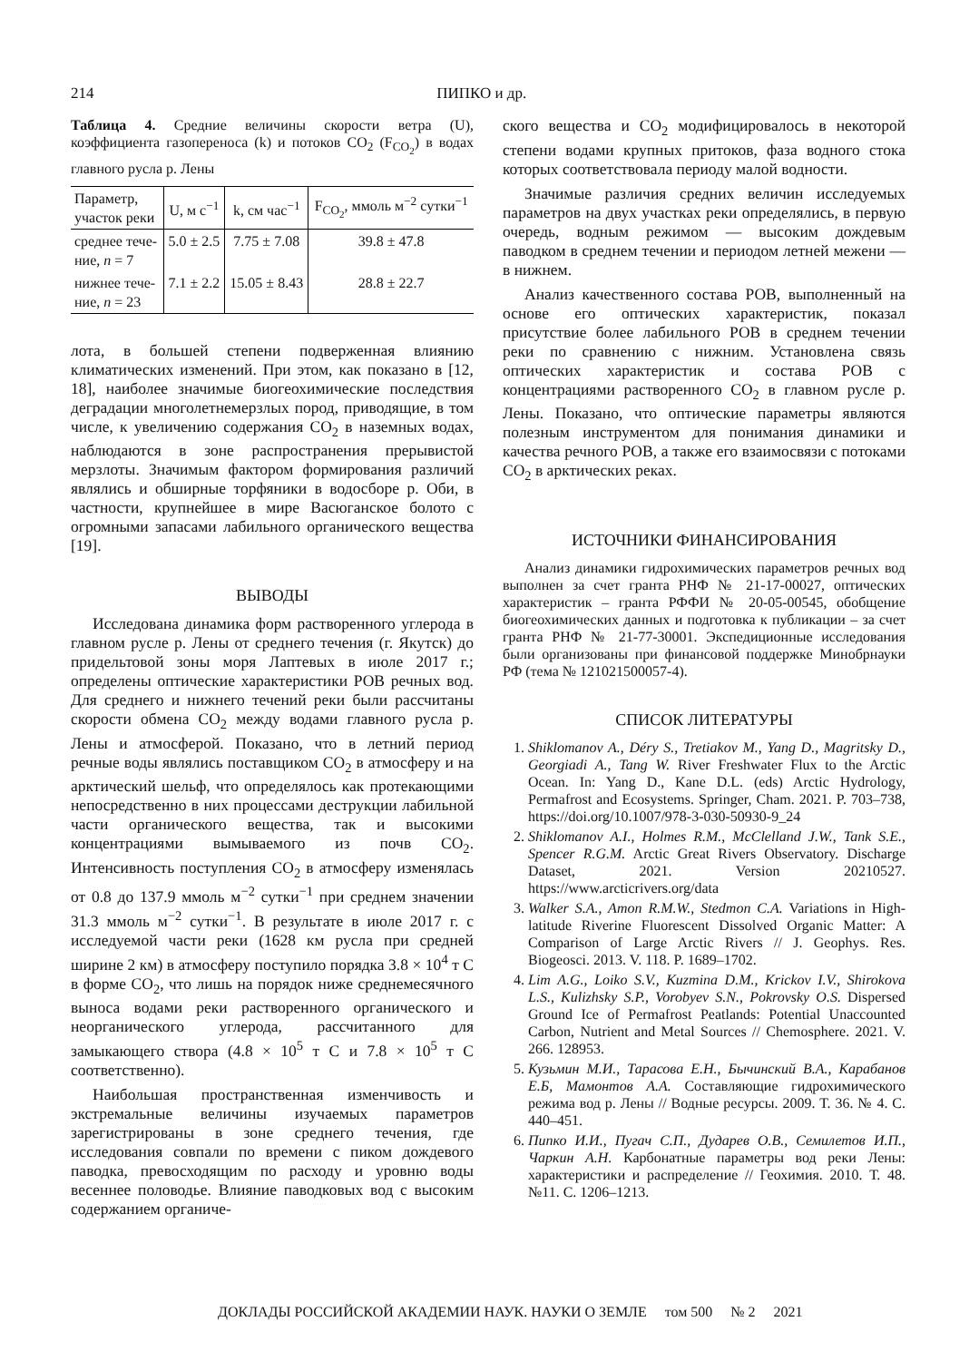214 ПИПКО и др.
Таблица 4. Средние величины скорости ветра (U), коэффициента газопереноса (k) и потоков CO<sub>2</sub> (F<sub>CO<sub>2</sub></sub>) в водах главного русла р. Лены
| Параметр, участок реки | U, м с<sup>−1</sup> | k, см час<sup>−1</sup> | F<sub>CO<sub>2</sub></sub>, ммоль м<sup>−2</sup> сутки<sup>−1</sup> |
| --- | --- | --- | --- |
| среднее тече- ние, n = 7 | 5.0 ± 2.5 | 7.75 ± 7.08 | 39.8 ± 47.8 |
| нижнее тече- ние, n = 23 | 7.1 ± 2.2 | 15.05 ± 8.43 | 28.8 ± 22.7 |
лота, в большей степени подверженная влиянию климатических изменений. При этом, как показано в [12, 18], наиболее значимые биогеохимические последствия деградации многолетнемерзлых пород, приводящие, в том числе, к увеличению содержания CO<sub>2</sub> в наземных водах, наблюдаются в зоне распространения прерывистой мерзлоты. Значимым фактором формирования различий являлись и обширные торфяники в водосборе р. Оби, в частности, крупнейшее в мире Васюганское болото с огромными запасами лабильного органического вещества [19].
ВЫВОДЫ
Исследована динамика форм растворенного углерода в главном русле р. Лены от среднего течения (г. Якутск) до придельтовой зоны моря Лаптевых в июле 2017 г.; определены оптические характеристики РОВ речных вод. Для среднего и нижнего течений реки были рассчитаны скорости обмена CO<sub>2</sub> между водами главного русла р. Лены и атмосферой. Показано, что в летний период речные воды являлись поставщиком CO<sub>2</sub> в атмосферу и на арктический шельф, что определялось как протекающими непосредственно в них процессами деструкции лабильной части органического вещества, так и высокими концентрациями вымываемого из почв CO<sub>2</sub>. Интенсивность поступления CO<sub>2</sub> в атмосферу изменялась от 0.8 до 137.9 ммоль м<sup>−2</sup> сутки<sup>−1</sup> при среднем значении 31.3 ммоль м<sup>−2</sup> сутки<sup>−1</sup>. В результате в июле 2017 г. с исследуемой части реки (1628 км русла при средней ширине 2 км) в атмосферу поступило порядка 3.8 × 10<sup>4</sup> т С в форме CO<sub>2</sub>, что лишь на порядок ниже среднемесячного выноса водами реки растворенного органического и неорганического углерода, рассчитанного для замыкающего створа (4.8 × 10<sup>5</sup> т С и 7.8 × 10<sup>5</sup> т С соответственно).
Наибольшая пространственная изменчивость и экстремальные величины изучаемых параметров зарегистрированы в зоне среднего течения, где исследования совпали по времени с пиком дождевого паводка, превосходящим по расходу и уровню воды весеннее половодье. Влияние паводковых вод с высоким содержанием органиче-
ского вещества и CO<sub>2</sub> модифицировалось в некоторой степени водами крупных притоков, фаза водного стока которых соответствовала периоду малой водности.
Значимые различия средних величин исследуемых параметров на двух участках реки определялись, в первую очередь, водным режимом — высоким дождевым паводком в среднем течении и периодом летней межени — в нижнем.
Анализ качественного состава РОВ, выполненный на основе его оптических характеристик, показал присутствие более лабильного РОВ в среднем течении реки по сравнению с нижним. Установлена связь оптических характеристик и состава РОВ с концентрациями растворенного CO<sub>2</sub> в главном русле р. Лены. Показано, что оптические параметры являются полезным инструментом для понимания динамики и качества речного РОВ, а также его взаимосвязи с потоками CO<sub>2</sub> в арктических реках.
ИСТОЧНИКИ ФИНАНСИРОВАНИЯ
Анализ динамики гидрохимических параметров речных вод выполнен за счет гранта РНФ № 21-17-00027, оптических характеристик – гранта РФФИ № 20-05-00545, обобщение биогеохимических данных и подготовка к публикации – за счет гранта РНФ № 21-77-30001. Экспедиционные исследования были организованы при финансовой поддержке Минобрнауки РФ (тема № 121021500057-4).
СПИСОК ЛИТЕРАТУРЫ
1. Shiklomanov A., Déry S., Tretiakov M., Yang D., Magritsky D., Georgiadi A., Tang W. River Freshwater Flux to the Arctic Ocean. In: Yang D., Kane D.L. (eds) Arctic Hydrology, Permafrost and Ecosystems. Springer, Cham. 2021. P. 703–738, https://doi.org/10.1007/978-3-030-50930-9_24
2. Shiklomanov A.I., Holmes R.M., McClelland J.W., Tank S.E., Spencer R.G.M. Arctic Great Rivers Observatory. Discharge Dataset, 2021. Version 20210527. https://www.arcticrivers.org/data
3. Walker S.A., Amon R.M.W., Stedmon C.A. Variations in High-latitude Riverine Fluorescent Dissolved Organic Matter: A Comparison of Large Arctic Rivers // J. Geophys. Res. Biogeosci. 2013. V. 118. P. 1689–1702.
4. Lim A.G., Loiko S.V., Kuzmina D.M., Krickov I.V., Shirokova L.S., Kulizhsky S.P., Vorobyev S.N., Pokrovsky O.S. Dispersed Ground Ice of Permafrost Peatlands: Potential Unaccounted Carbon, Nutrient and Metal Sources // Chemosphere. 2021. V. 266. 128953.
5. Кузьмин М.И., Тарасова Е.Н., Бычинский В.А., Карабанов Е.Б, Мамонтов А.А. Составляющие гидрохимического режима вод р. Лены // Водные ресурсы. 2009. Т. 36. № 4. С. 440–451.
6. Пипко И.И., Пугач С.П., Дударев О.В., Семилетов И.П., Чаркин А.Н. Карбонатные параметры вод реки Лены: характеристики и распределение // Геохимия. 2010. Т. 48. №11. С. 1206–1213.
ДОКЛАДЫ РОССИЙСКОЙ АКАДЕМИИ НАУК. НАУКИ О ЗЕМЛЕ том 500 № 2 2021